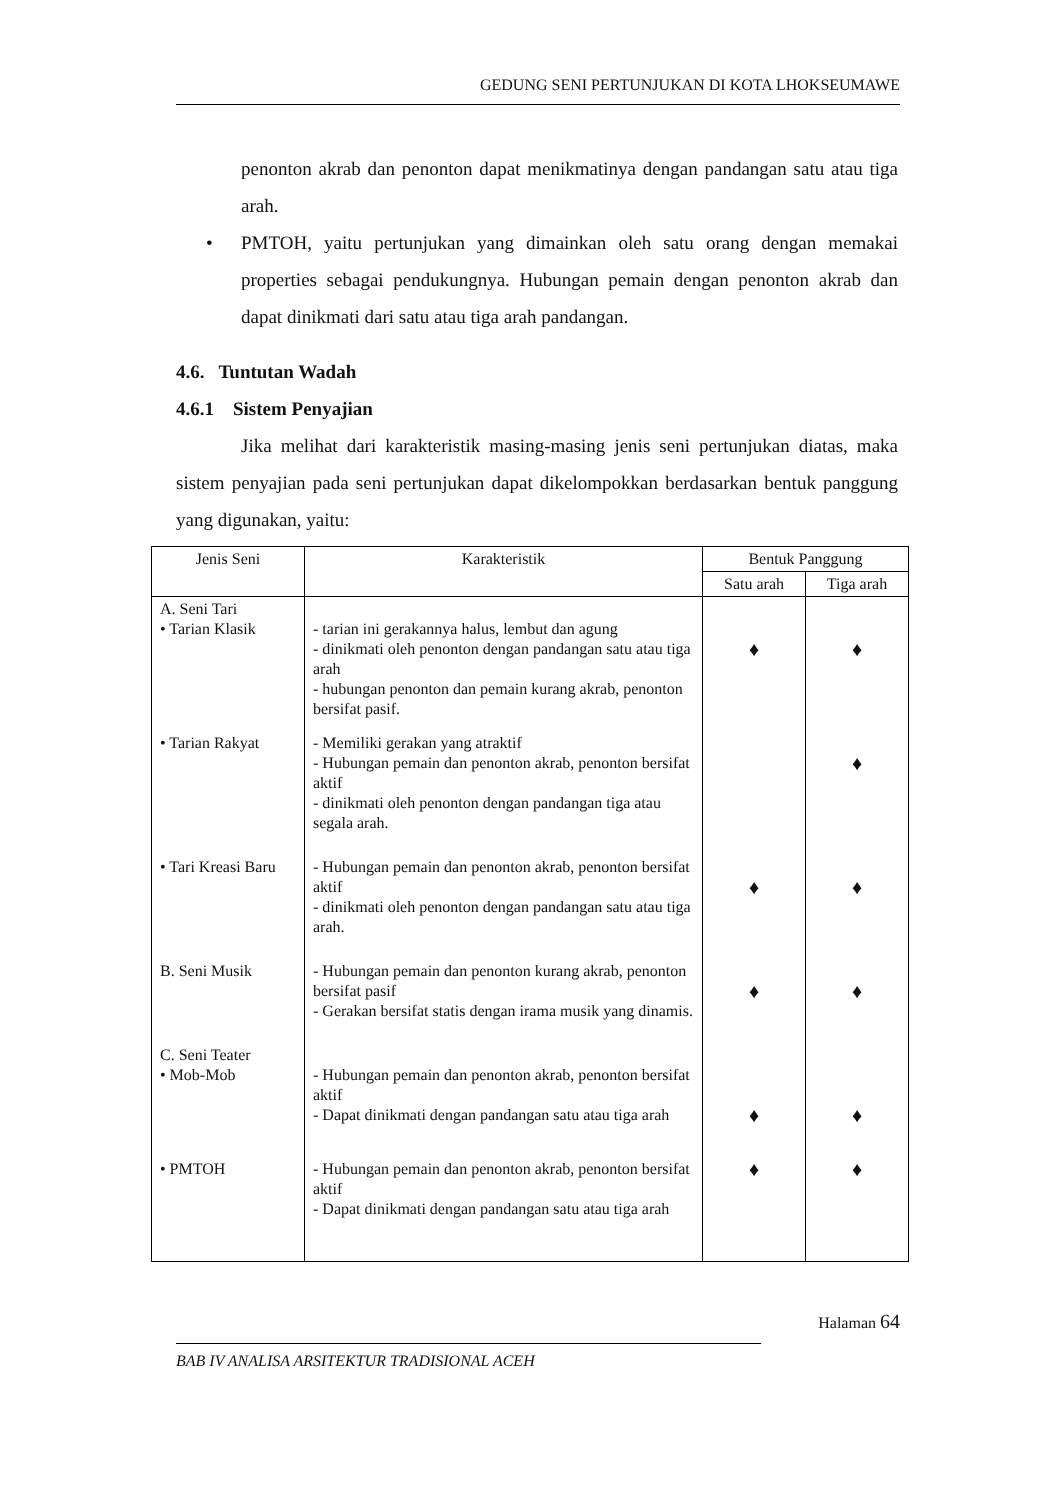GEDUNG SENI PERTUNJUKAN DI KOTA LHOKSEUMAWE
penonton akrab dan penonton dapat menikmatinya dengan pandangan satu atau tiga arah.
• PMTOH, yaitu pertunjukan yang dimainkan oleh satu orang dengan memakai properties sebagai pendukungnya. Hubungan pemain dengan penonton akrab dan dapat dinikmati dari satu atau tiga arah pandangan.
4.6. Tuntutan Wadah
4.6.1 Sistem Penyajian
Jika melihat dari karakteristik masing-masing jenis seni pertunjukan diatas, maka sistem penyajian pada seni pertunjukan dapat dikelompokkan berdasarkan bentuk panggung yang digunakan, yaitu:
| Jenis Seni | Karakteristik | Bentuk Panggung | |
| --- | --- | --- | --- |
| | | Satu arah | Tiga arah |
| A. Seni Tari • Tarian Klasik | - tarian ini gerakannya halus, lembut dan agung - dinikmati oleh penonton dengan pandangan satu atau tiga arah - hubungan penonton dan pemain kurang akrab, penonton bersifat pasif. | ♦ | ♦ |
| • Tarian Rakyat | - Memiliki gerakan yang atraktif - Hubungan pemain dan penonton akrab, penonton bersifat aktif - dinikmati oleh penonton dengan pandangan tiga atau segala arah. | | ♦ |
| • Tari Kreasi Baru | - Hubungan pemain dan penonton akrab, penonton bersifat aktif - dinikmati oleh penonton dengan pandangan satu atau tiga arah. | ♦ | ♦ |
| B. Seni Musik | - Hubungan pemain dan penonton kurang akrab, penonton bersifat pasif - Gerakan bersifat statis dengan irama musik yang dinamis. | ♦ | ♦ |
| C. Seni Teater • Mob-Mob | - Hubungan pemain dan penonton akrab, penonton bersifat aktif - Dapat dinikmati dengan pandangan satu atau tiga arah | ♦ | ♦ |
| • PMTOH | - Hubungan pemain dan penonton akrab, penonton bersifat aktif - Dapat dinikmati dengan pandangan satu atau tiga arah | ♦ | ♦ |
Halaman 64
BAB IV ANALISA ARSITEKTUR TRADISIONAL ACEH